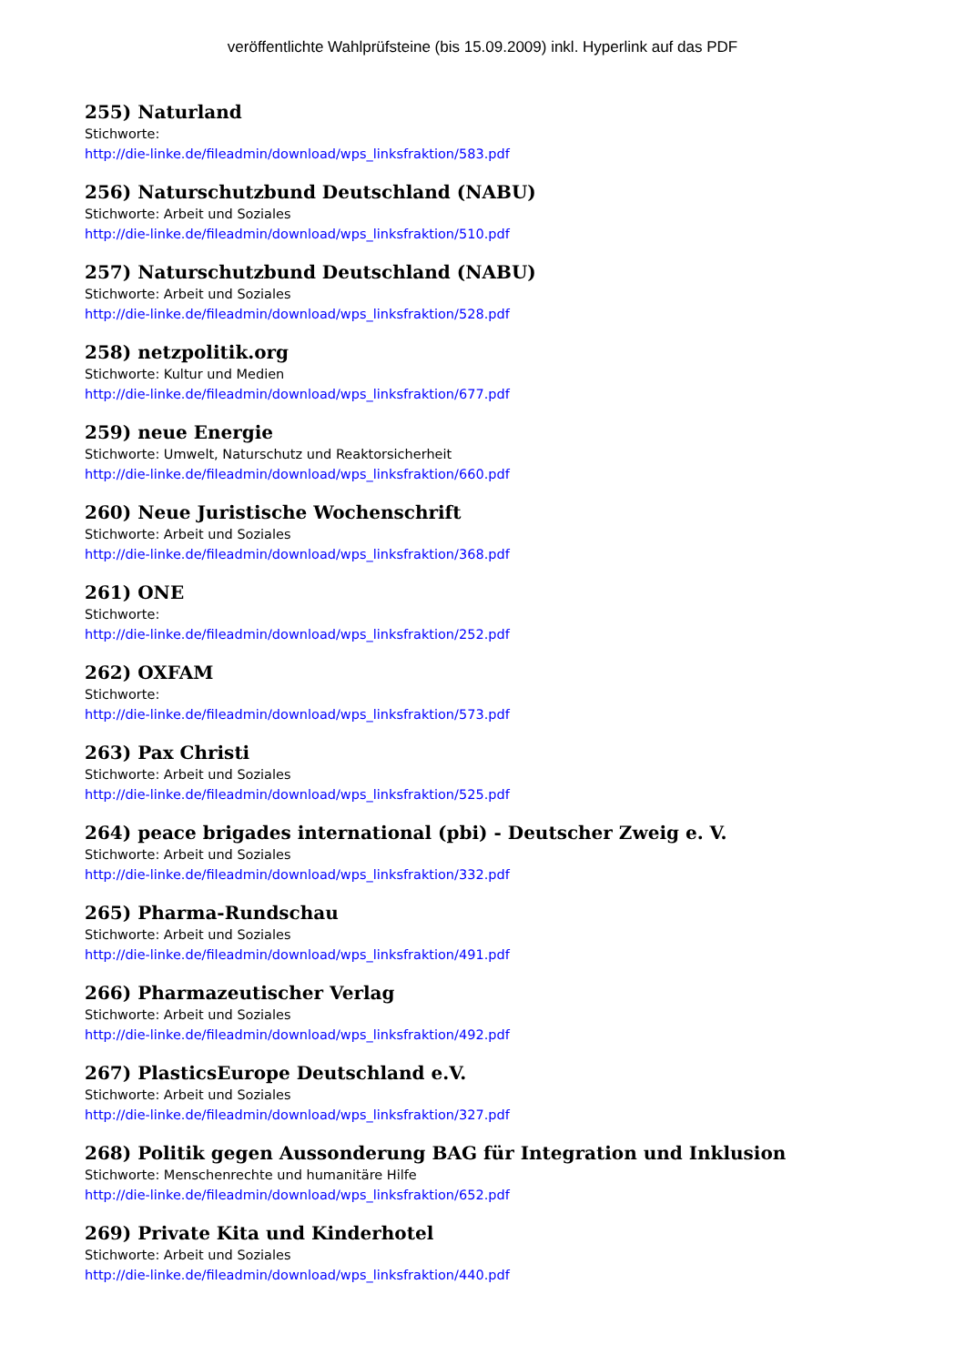veröffentlichte Wahlprüfsteine (bis 15.09.2009) inkl. Hyperlink auf das PDF
255) Naturland
Stichworte:
http://die-linke.de/fileadmin/download/wps_linksfraktion/583.pdf
256) Naturschutzbund Deutschland (NABU)
Stichworte: Arbeit und Soziales
http://die-linke.de/fileadmin/download/wps_linksfraktion/510.pdf
257) Naturschutzbund Deutschland (NABU)
Stichworte: Arbeit und Soziales
http://die-linke.de/fileadmin/download/wps_linksfraktion/528.pdf
258) netzpolitik.org
Stichworte: Kultur und Medien
http://die-linke.de/fileadmin/download/wps_linksfraktion/677.pdf
259) neue Energie
Stichworte: Umwelt, Naturschutz und Reaktorsicherheit
http://die-linke.de/fileadmin/download/wps_linksfraktion/660.pdf
260) Neue Juristische Wochenschrift
Stichworte: Arbeit und Soziales
http://die-linke.de/fileadmin/download/wps_linksfraktion/368.pdf
261) ONE
Stichworte:
http://die-linke.de/fileadmin/download/wps_linksfraktion/252.pdf
262) OXFAM
Stichworte:
http://die-linke.de/fileadmin/download/wps_linksfraktion/573.pdf
263) Pax Christi
Stichworte: Arbeit und Soziales
http://die-linke.de/fileadmin/download/wps_linksfraktion/525.pdf
264) peace brigades international (pbi) - Deutscher Zweig e. V.
Stichworte: Arbeit und Soziales
http://die-linke.de/fileadmin/download/wps_linksfraktion/332.pdf
265) Pharma-Rundschau
Stichworte: Arbeit und Soziales
http://die-linke.de/fileadmin/download/wps_linksfraktion/491.pdf
266) Pharmazeutischer Verlag
Stichworte: Arbeit und Soziales
http://die-linke.de/fileadmin/download/wps_linksfraktion/492.pdf
267) PlasticsEurope Deutschland e.V.
Stichworte: Arbeit und Soziales
http://die-linke.de/fileadmin/download/wps_linksfraktion/327.pdf
268) Politik gegen Aussonderung BAG für Integration und Inklusion
Stichworte: Menschenrechte und humanitäre Hilfe
http://die-linke.de/fileadmin/download/wps_linksfraktion/652.pdf
269) Private Kita und Kinderhotel
Stichworte: Arbeit und Soziales
http://die-linke.de/fileadmin/download/wps_linksfraktion/440.pdf